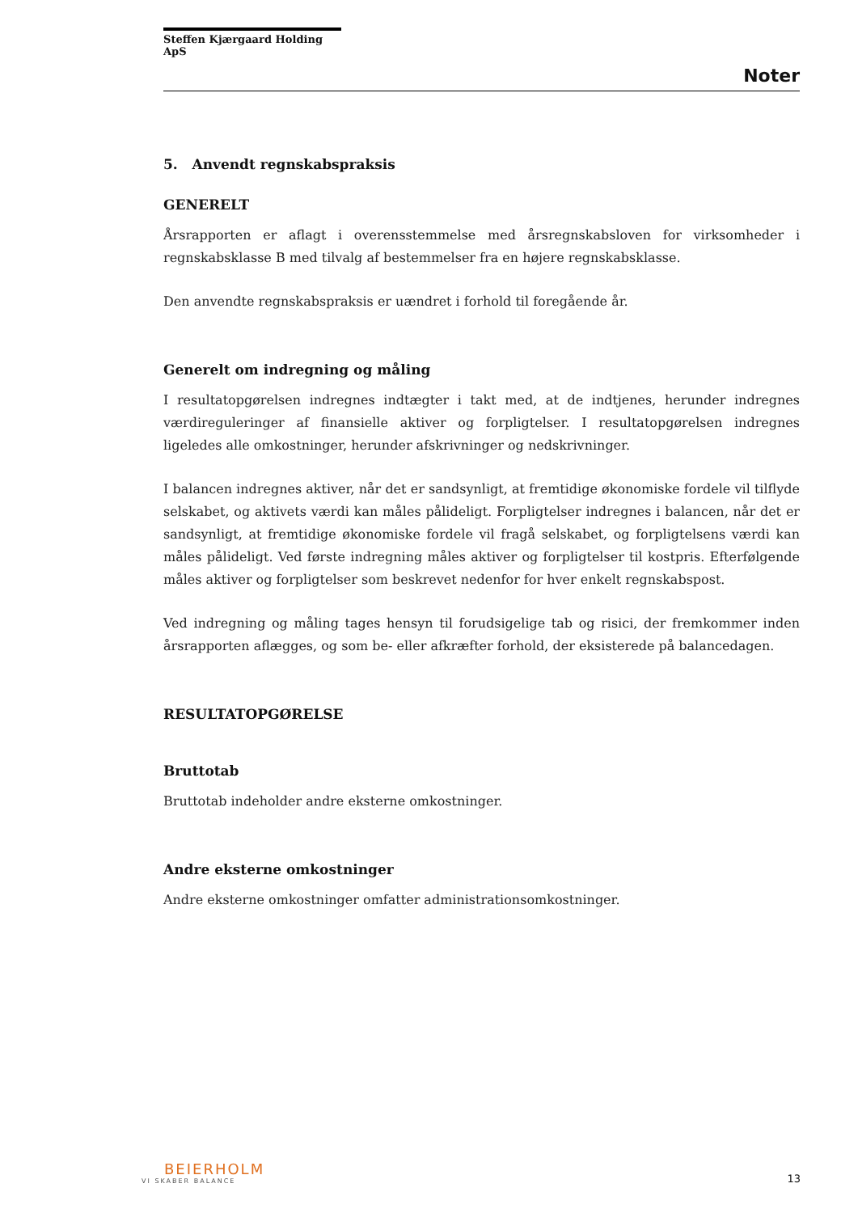Steffen Kjærgaard Holding ApS
Noter
5. Anvendt regnskabspraksis
GENERELT
Årsrapporten er aflagt i overensstemmelse med årsregnskabsloven for virksomheder i regnskabsklasse B med tilvalg af bestemmelser fra en højere regnskabsklasse.
Den anvendte regnskabspraksis er uændret i forhold til foregående år.
Generelt om indregning og måling
I resultatopgørelsen indregnes indtægter i takt med, at de indtjenes, herunder indregnes værdireguleringer af finansielle aktiver og forpligtelser. I resultatopgørelsen indregnes ligeledes alle omkostninger, herunder afskrivninger og nedskrivninger.
I balancen indregnes aktiver, når det er sandsynligt, at fremtidige økonomiske fordele vil tilflyde selskabet, og aktivets værdi kan måles pålideligt. Forpligtelser indregnes i balancen, når det er sandsynligt, at fremtidige økonomiske fordele vil fragå selskabet, og forpligtelsens værdi kan måles pålideligt. Ved første indregning måles aktiver og forpligtelser til kostpris. Efterfølgende måles aktiver og forpligtelser som beskrevet nedenfor for hver enkelt regnskabspost.
Ved indregning og måling tages hensyn til forudsigelige tab og risici, der fremkommer inden årsrapporten aflægges, og som be- eller afkræfter forhold, der eksisterede på balancedagen.
RESULTATOPGØRELSE
Bruttotab
Bruttotab indeholder andre eksterne omkostninger.
Andre eksterne omkostninger
Andre eksterne omkostninger omfatter administrationsomkostninger.
BEIERHOLM
VI SKABER BALANCE
13